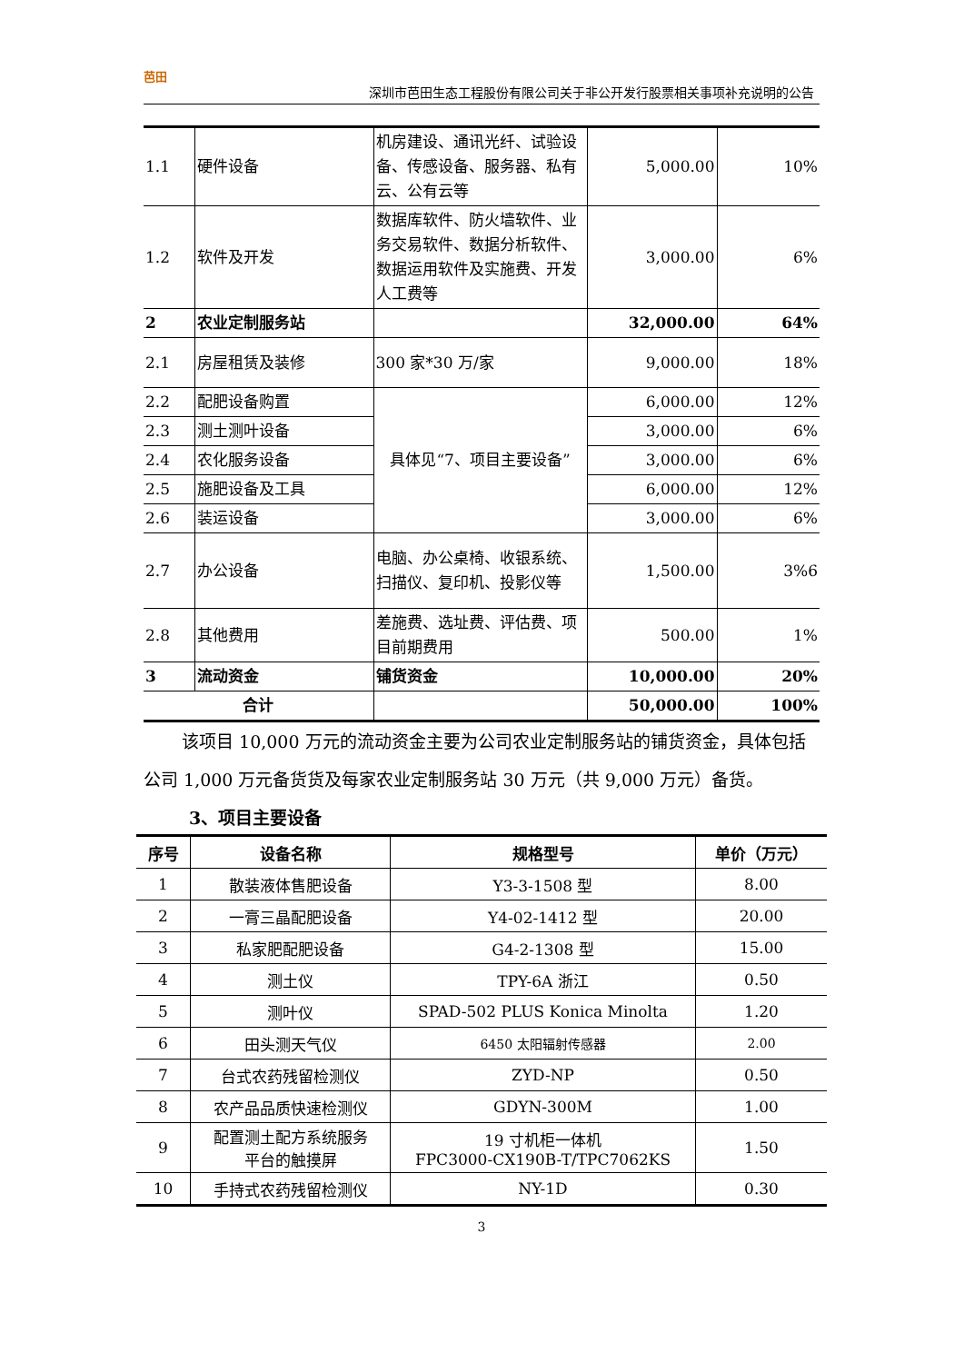芭田
深圳市芭田生态工程股份有限公司关于非公开发行股票相关事项补充说明的公告
| 1.1 | 硬件设备 | 机房建设、通讯光纤、试验设备、传感设备、服务器、私有云、公有云等 | 5,000.00 | 10% |
| 1.2 | 软件及开发 | 数据库软件、防火墙软件、业务交易软件、数据分析软件、数据运用软件及实施费、开发人工费等 | 3,000.00 | 6% |
| 2 | 农业定制服务站 | | 32,000.00 | 64% |
| 2.1 | 房屋租赁及装修 | 300 家*30 万/家 | 9,000.00 | 18% |
| 2.2 | 配肥设备购置 | 具体见“7、项目主要设备” | 6,000.00 | 12% |
| 2.3 | 测土测叶设备 | | 3,000.00 | 6% |
| 2.4 | 农化服务设备 | | 3,000.00 | 6% |
| 2.5 | 施肥设备及工具 | | 6,000.00 | 12% |
| 2.6 | 装运设备 | | 3,000.00 | 6% |
| 2.7 | 办公设备 | 电脑、办公桌椅、收银系统、扫描仪、复印机、投影仪等 | 1,500.00 | 3%6 |
| 2.8 | 其他费用 | 差施费、选址费、评估费、项目前期费用 | 500.00 | 1% |
| 3 | 流动资金 | 铺货资金 | 10,000.00 | 20% |
| 合计 | | | 50,000.00 | 100% |
该项目 10,000 万元的流动资金主要为公司农业定制服务站的铺货资金，具体包括公司 1,000 万元备货货及每家农业定制服务站 30 万元（共 9,000 万元）备货。
3、项目主要设备
| 序号 | 设备名称 | 规格型号 | 单价（万元） |
| --- | --- | --- | --- |
| 1 | 散装液体售肥设备 | Y3-3-1508 型 | 8.00 |
| 2 | 一膏三晶配肥设备 | Y4-02-1412 型 | 20.00 |
| 3 | 私家肥配肥设备 | G4-2-1308 型 | 15.00 |
| 4 | 测土仪 | TPY-6A 浙江 | 0.50 |
| 5 | 测叶仪 | SPAD-502 PLUS Konica Minolta | 1.20 |
| 6 | 田头测天气仪 | 6450 太阳辐射传感器 | 2.00 |
| 7 | 台式农药残留检测仪 | ZYD-NP | 0.50 |
| 8 | 农产品品质快速检测仪 | GDYN-300M | 1.00 |
| 9 | 配置测土配方系统服务 平台的触摸屏 | 19 寸机柜一体机 FPC3000-CX190B-T/TPC7062KS | 1.50 |
| 10 | 手持式农药残留检测仪 | NY-1D | 0.30 |
3